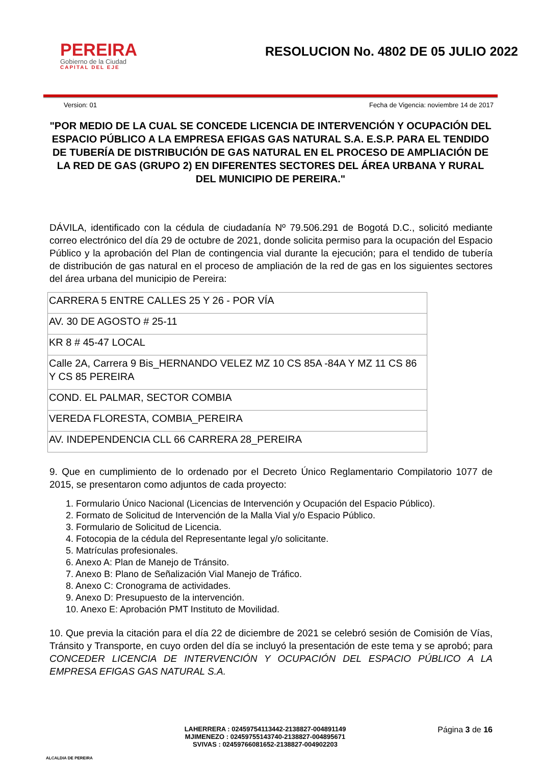PEREIRA
Gobierno de la Ciudad
CAPITAL DEL EJE
RESOLUCION No. 4802 DE 05 JULIO 2022
Version: 01 Fecha de Vigencia: noviembre 14 de 2017
"POR MEDIO DE LA CUAL SE CONCEDE LICENCIA DE INTERVENCIÓN Y OCUPACIÓN DEL ESPACIO PÚBLICO A LA EMPRESA EFIGAS GAS NATURAL S.A. E.S.P. PARA EL TENDIDO DE TUBERÍA DE DISTRIBUCIÓN DE GAS NATURAL EN EL PROCESO DE AMPLIACIÓN DE LA RED DE GAS (GRUPO 2) EN DIFERENTES SECTORES DEL ÁREA URBANA Y RURAL DEL MUNICIPIO DE PEREIRA."
DÁVILA, identificado con la cédula de ciudadanía Nº 79.506.291 de Bogotá D.C., solicitó mediante correo electrónico del día 29 de octubre de 2021, donde solicita permiso para la ocupación del Espacio Público y la aprobación del Plan de contingencia vial durante la ejecución; para el tendido de tubería de distribución de gas natural en el proceso de ampliación de la red de gas en los siguientes sectores del área urbana del municipio de Pereira:
| CARRERA 5 ENTRE CALLES 25 Y 26 - POR VÍA |
| AV. 30 DE AGOSTO # 25-11 |
| KR 8 # 45-47 LOCAL |
| Calle 2A, Carrera 9 Bis_HERNANDO VELEZ MZ 10 CS 85A -84A Y MZ 11 CS 86 Y CS 85 PEREIRA |
| COND. EL PALMAR, SECTOR COMBIA |
| VEREDA FLORESTA, COMBIA_PEREIRA |
| AV. INDEPENDENCIA CLL 66 CARRERA 28_PEREIRA |
9. Que en cumplimiento de lo ordenado por el Decreto Único Reglamentario Compilatorio 1077 de 2015, se presentaron como adjuntos de cada proyecto:
1. Formulario Único Nacional (Licencias de Intervención y Ocupación del Espacio Público).
2. Formato de Solicitud de Intervención de la Malla Vial y/o Espacio Público.
3. Formulario de Solicitud de Licencia.
4. Fotocopia de la cédula del Representante legal y/o solicitante.
5. Matrículas profesionales.
6. Anexo A: Plan de Manejo de Tránsito.
7. Anexo B: Plano de Señalización Vial Manejo de Tráfico.
8. Anexo C: Cronograma de actividades.
9. Anexo D: Presupuesto de la intervención.
10. Anexo E: Aprobación PMT Instituto de Movilidad.
10. Que previa la citación para el día 22 de diciembre de 2021 se celebró sesión de Comisión de Vías, Tránsito y Transporte, en cuyo orden del día se incluyó la presentación de este tema y se aprobó; para CONCEDER LICENCIA DE INTERVENCIÓN Y OCUPACIÓN DEL ESPACIO PÚBLICO A LA EMPRESA EFIGAS GAS NATURAL S.A.
ALCALDIA DE PEREIRA
LAHERRERA : 02459754113442-2138827-004891149
MJIMENEZO : 02459755143740-2138827-004895671
SVIVAS : 02459766081652-2138827-004902203
Página 3 de 16